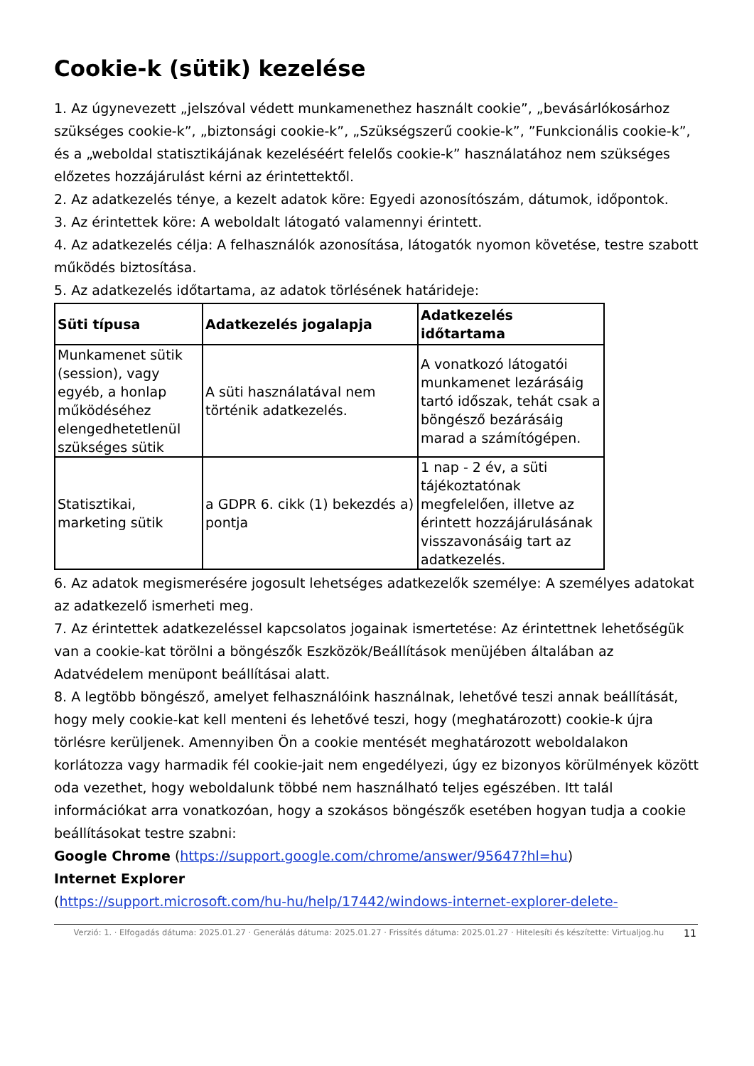Cookie-k (sütik) kezelése
1. Az úgynevezett „jelszóval védett munkamenethez használt cookie”, „bevásárlókosárhoz szükséges cookie-k”, „biztonsági cookie-k”, „Szükségszerű cookie-k”, ”Funkcionális cookie-k”, és a „weboldal statisztikájának kezeléséért felelős cookie-k” használatához nem szükséges előzetes hozzájárulást kérni az érintettektől.
2. Az adatkezelés ténye, a kezelt adatok köre: Egyedi azonosítószám, dátumok, időpontok.
3. Az érintettek köre: A weboldalt látogató valamennyi érintett.
4. Az adatkezelés célja: A felhasználók azonosítása, látogatók nyomon követése, testre szabott működés biztosítása.
5. Az adatkezelés időtartama, az adatok törlésének határideje:
| Süti típusa | Adatkezelés jogalapja | Adatkezelés időtartama |
| --- | --- | --- |
| Munkamenet sütik (session), vagy egyéb, a honlap működéséhez elengedhetetlenül szükséges sütik | A süti használatával nem történik adatkezelés. | A vonatkozó látogatói munkamenet lezárásáig tartó időszak, tehát csak a böngésző bezárásáig marad a számítógépen. |
| Statisztikai, marketing sütik | a GDPR 6. cikk (1) bekezdés a) pontja | 1 nap - 2 év, a süti tájékoztatónak megfelelően, illetve az érintett hozzájárulásának visszavonásáig tart az adatkezelés. |
6. Az adatok megismerésére jogosult lehetséges adatkezelők személye: A személyes adatokat az adatkezelő ismerheti meg.
7. Az érintettek adatkezeléssel kapcsolatos jogainak ismertetése: Az érintettnek lehetőségük van a cookie-kat törölni a böngészők Eszközök/Beállítások menüjében általában az Adatvédelem menüpont beállításai alatt.
8. A legtöbb böngésző, amelyet felhasználóink használnak, lehetővé teszi annak beállítását, hogy mely cookie-kat kell menteni és lehetővé teszi, hogy (meghatározott) cookie-k újra törlésre kerüljenek. Amennyiben Ön a cookie mentését meghatározott weboldalakon korlátozza vagy harmadik fél cookie-jait nem engedélyezi, úgy ez bizonyos körülmények között oda vezethet, hogy weboldalunk többé nem használható teljes egészében. Itt talál információkat arra vonatkozóan, hogy a szokásos böngészők esetében hogyan tudja a cookie beállításokat testre szabni:
Google Chrome (https://support.google.com/chrome/answer/95647?hl=hu)
Internet Explorer
(https://support.microsoft.com/hu-hu/help/17442/windows-internet-explorer-delete-
Verzió: 1. · Elfogadás dátuma: 2025.01.27 · Generálás dátuma: 2025.01.27 · Frissítés dátuma: 2025.01.27 · Hitelesíti és készítette: Virtualjog.hu
11